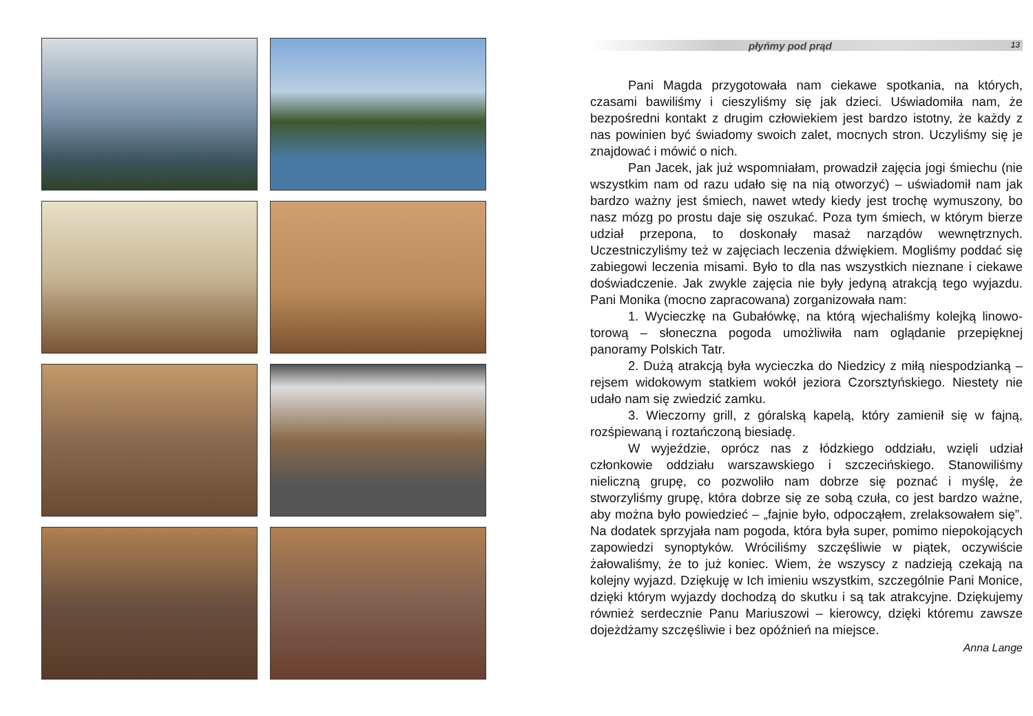płyńmy pod prąd 13
Pani Magda przygotowała nam ciekawe spotkania, na których, czasami bawiliśmy i cieszyliśmy się jak dzieci. Uświadomiła nam, że bezpośredni kontakt z drugim człowiekiem jest bardzo istotny, że każdy z nas powinien być świadomy swoich zalet, mocnych stron. Uczyliśmy się je znajdować i mówić o nich.
Pan Jacek, jak już wspomniałam, prowadził zajęcia jogi śmiechu (nie wszystkim nam od razu udało się na nią otworzyć) – uświadomił nam jak bardzo ważny jest śmiech, nawet wtedy kiedy jest trochę wymuszony, bo nasz mózg po prostu daje się oszukać. Poza tym śmiech, w którym bierze udział przepona, to doskonały masaż narządów wewnętrznych. Uczestniczyliśmy też w zajęciach leczenia dźwiękiem. Mogliśmy poddać się zabiegowi leczenia misami. Było to dla nas wszystkich nieznane i ciekawe doświadczenie. Jak zwykle zajęcia nie były jedyną atrakcją tego wyjazdu. Pani Monika (mocno zapracowana) zorganizowała nam:
1. Wycieczkę na Gubałówkę, na którą wjechaliśmy kolejką linowo-torową – słoneczna pogoda umożliwiła nam oglądanie przepięknej panoramy Polskich Tatr.
2. Dużą atrakcją była wycieczka do Niedzicy z miłą niespodzianką – rejsem widokowym statkiem wokół jeziora Czorsztyńskiego. Niestety nie udało nam się zwiedzić zamku.
3. Wieczorny grill, z góralską kapelą, który zamienił się w fajną, rozśpiewaną i roztańczoną biesiadę.
W wyjeździe, oprócz nas z łódzkiego oddziału, wzięli udział członkowie oddziału warszawskiego i szczecińskiego. Stanowiliśmy nieliczną grupę, co pozwoliło nam dobrze się poznać i myślę, że stworzyliśmy grupę, która dobrze się ze sobą czuła, co jest bardzo ważne, aby można było powiedzieć – „fajnie było, odpocząłem, zrelaksowałem się”. Na dodatek sprzyjała nam pogoda, która była super, pomimo niepokojących zapowiedzi synoptyków. Wróciliśmy szczęśliwie w piątek, oczywiście żałowaliśmy, że to już koniec. Wiem, że wszyscy z nadzieją czekają na kolejny wyjazd. Dziękuję w Ich imieniu wszystkim, szczególnie Pani Monice, dzięki którym wyjazdy dochodzą do skutku i są tak atrakcyjne. Dziękujemy również serdecznie Panu Mariuszowi – kierowcy, dzięki któremu zawsze dojeżdżamy szczęśliwie i bez opóźnień na miejsce.
Anna Lange